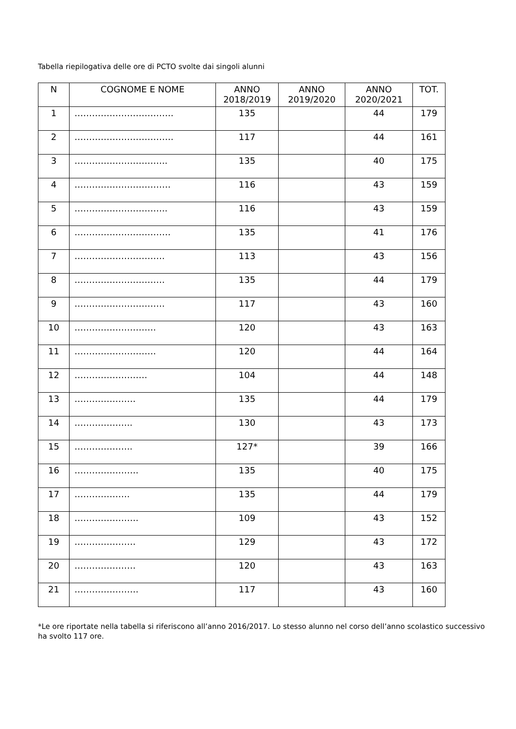Tabella riepilogativa delle ore di PCTO svolte dai singoli alunni
| N | COGNOME E NOME | ANNO 2018/2019 | ANNO 2019/2020 | ANNO 2020/2021 | TOT. |
| --- | --- | --- | --- | --- | --- |
| 1 | ……………………………. | 135 | | 44 | 179 |
| 2 | ……………………………. | 117 | | 44 | 161 |
| 3 | ………………………….. | 135 | | 40 | 175 |
| 4 | …………………………… | 116 | | 43 | 159 |
| 5 | ………………………….. | 116 | | 43 | 159 |
| 6 | …………………………… | 135 | | 41 | 176 |
| 7 | …………………………. | 113 | | 43 | 156 |
| 8 | …………………………. | 135 | | 44 | 179 |
| 9 | …………………………. | 117 | | 43 | 160 |
| 10 | ………………………. | 120 | | 43 | 163 |
| 11 | ………………………. | 120 | | 44 | 164 |
| 12 | ……………………. | 104 | | 44 | 148 |
| 13 | ………………… | 135 | | 44 | 179 |
| 14 | ……………….. | 130 | | 43 | 173 |
| 15 | ……………….. | 127* | | 39 | 166 |
| 16 | …………………. | 135 | | 40 | 175 |
| 17 | ………………. | 135 | | 44 | 179 |
| 18 | …………………. | 109 | | 43 | 152 |
| 19 | ………………… | 129 | | 43 | 172 |
| 20 | ………………… | 120 | | 43 | 163 |
| 21 | …………………. | 117 | | 43 | 160 |
*Le ore riportate nella tabella si riferiscono all’anno 2016/2017. Lo stesso alunno nel corso dell’anno scolastico successivo ha svolto 117 ore.